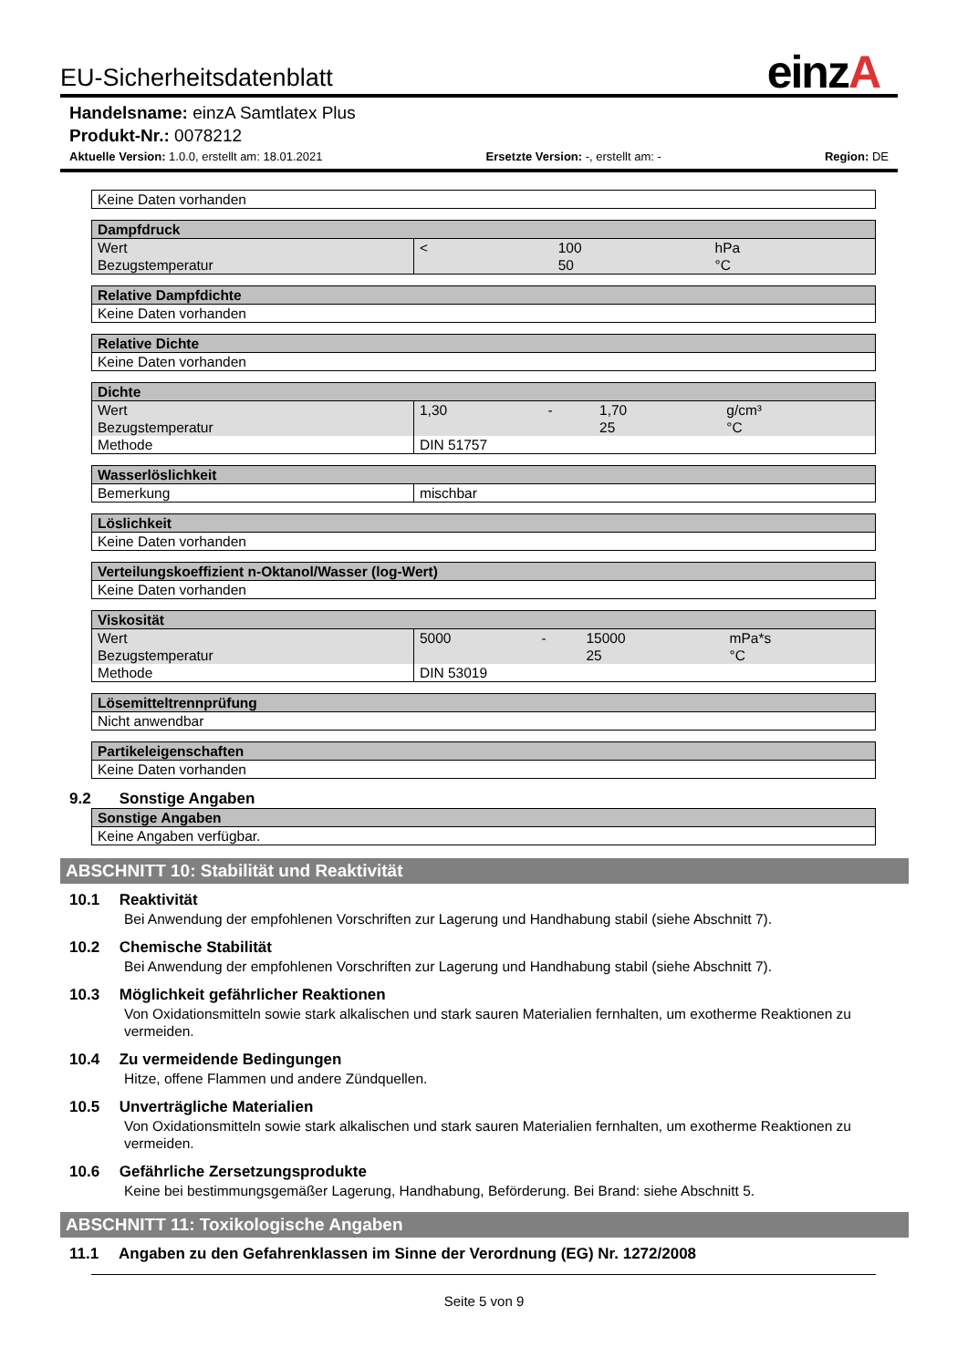einzA
EU-Sicherheitsdatenblatt
Handelsname: einzA Samtlatex Plus
Produkt-Nr.: 0078212
Aktuelle Version: 1.0.0, erstellt am: 18.01.2021 Ersetzte Version: -, erstellt am: - Region: DE
| Keine Daten vorhanden |
| Dampfdruck | | | | |
| --- | --- | --- | --- | --- |
| Wert | < | | 100 | hPa |
| Bezugstemperatur | | | 50 | °C |
| Relative Dampfdichte |
| --- |
| Keine Daten vorhanden |
| Relative Dichte |
| --- |
| Keine Daten vorhanden |
| Dichte | | | | |
| --- | --- | --- | --- | --- |
| Wert | 1,30 | - | 1,70 | g/cm³ |
| Bezugstemperatur | | | 25 | °C |
| Methode | DIN 51757 | | | |
| Wasserlöslichkeit | |
| --- | --- |
| Bemerkung | mischbar |
| Löslichkeit |
| --- |
| Keine Daten vorhanden |
| Verteilungskoeffizient n-Oktanol/Wasser (log-Wert) |
| --- |
| Keine Daten vorhanden |
| Viskosität | | | | |
| --- | --- | --- | --- | --- |
| Wert | 5000 | - | 15000 | mPa*s |
| Bezugstemperatur | | | 25 | °C |
| Methode | DIN 53019 | | | |
| Lösemitteltrennprüfung |
| --- |
| Nicht anwendbar |
| Partikeleigenschaften |
| --- |
| Keine Daten vorhanden |
9.2 Sonstige Angaben
| Sonstige Angaben |
| --- |
| Keine Angaben verfügbar. |
ABSCHNITT 10: Stabilität und Reaktivität
10.1 Reaktivität
Bei Anwendung der empfohlenen Vorschriften zur Lagerung und Handhabung stabil (siehe Abschnitt 7).
10.2 Chemische Stabilität
Bei Anwendung der empfohlenen Vorschriften zur Lagerung und Handhabung stabil (siehe Abschnitt 7).
10.3 Möglichkeit gefährlicher Reaktionen
Von Oxidationsmitteln sowie stark alkalischen und stark sauren Materialien fernhalten, um exotherme Reaktionen zu vermeiden.
10.4 Zu vermeidende Bedingungen
Hitze, offene Flammen und andere Zündquellen.
10.5 Unverträgliche Materialien
Von Oxidationsmitteln sowie stark alkalischen und stark sauren Materialien fernhalten, um exotherme Reaktionen zu vermeiden.
10.6 Gefährliche Zersetzungsprodukte
Keine bei bestimmungsgemäßer Lagerung, Handhabung, Beförderung. Bei Brand: siehe Abschnitt 5.
ABSCHNITT 11: Toxikologische Angaben
11.1 Angaben zu den Gefahrenklassen im Sinne der Verordnung (EG) Nr. 1272/2008
Seite 5 von 9